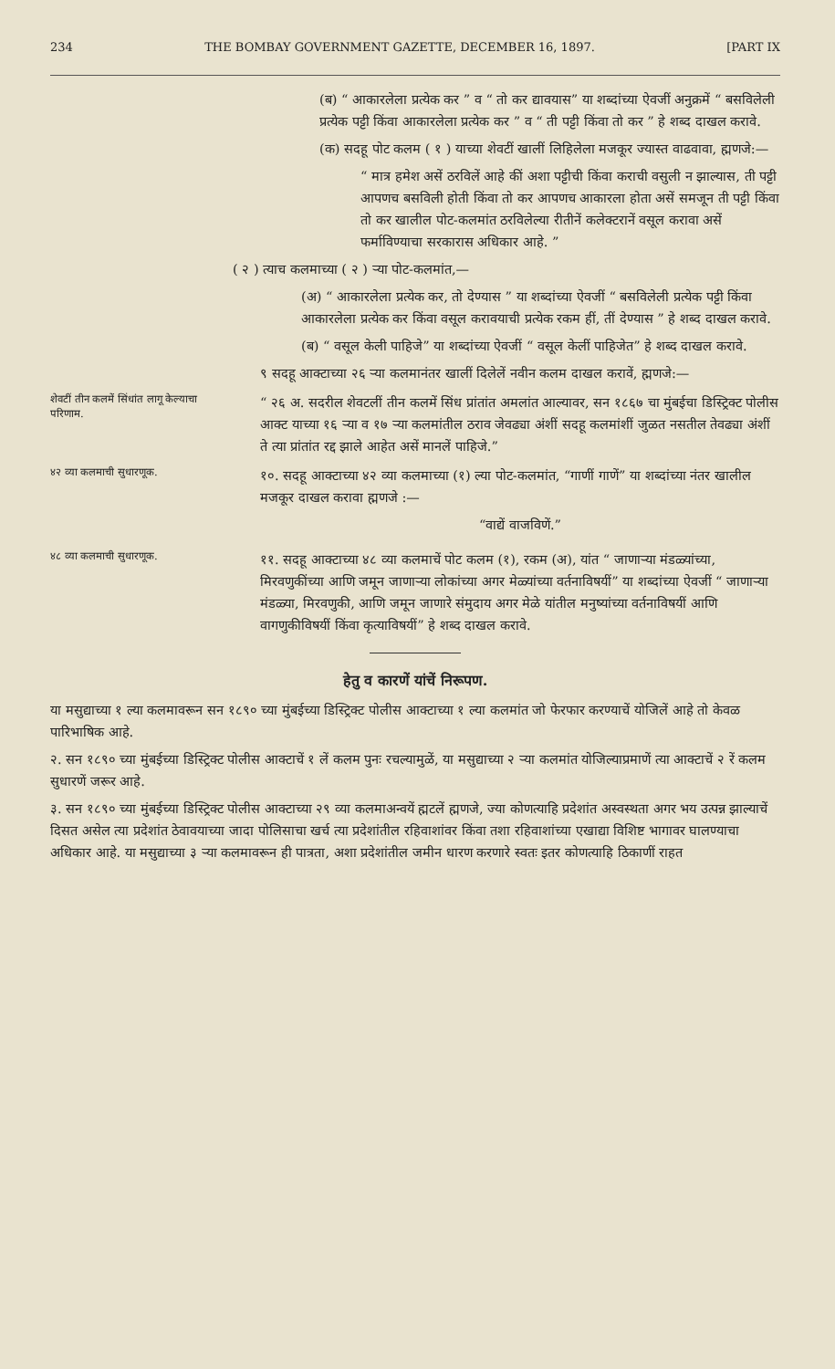234 THE BOMBAY GOVERNMENT GAZETTE, DECEMBER 16, 1897. [PART IX
(ब) “ आकारलेला प्रत्येक कर ” व “ तो कर द्यावयास” या शब्दांच्या ऐवजीं अनुक्रमें “ बसविलेली प्रत्येक पट्टी किंवा आकारलेला प्रत्येक कर ” व “ ती पट्टी किंवा तो कर ” हे शब्द दाखल करावे.
(क) सदहू पोट कलम ( १ ) याच्या शेवटीं खालीं लिहिलेला मजकूर ज्यास्त वाढवावा, ह्मणजे:—
“ मात्र हमेश असें ठरविलें आहे कीं अशा पट्टीची किंवा कराची वसुली न झाल्यास, ती पट्टी आपणच बसविली होती किंवा तो कर आपणच आकारला होता असें समजून ती पट्टी किंवा तो कर खालील पोट-कलमांत ठरविलेल्या रीतीनें कलेक्टरानें वसूल करावा असें फर्माविण्याचा सरकारास अधिकार आहे. ”
( २ ) त्याच कलमाच्या ( २ ) ऱ्या पोट-कलमांत,—
(अ) “ आकारलेला प्रत्येक कर, तो देण्यास ” या शब्दांच्या ऐवजीं “ बसविलेली प्रत्येक पट्टी किंवा आकारलेला प्रत्येक कर किंवा वसूल करावयाची प्रत्येक रकम हीं, तीं देण्यास ” हे शब्द दाखल करावे.
(ब) “ वसूल केली पाहिजे” या शब्दांच्या ऐवजीं “ वसूल केलीं पाहिजेत” हे शब्द दाखल करावे.
९ सदहू आक्टाच्या २६ ऱ्या कलमानंतर खालीं दिलेलें नवीन कलम दाखल करावें, ह्मणजे:—
शेवटीं तीन कलमें सिंधांत लागू केल्याचा परिणाम.
“ २६ अ. सदरील शेवटलीं तीन कलमें सिंध प्रांतांत अमलांत आल्यावर, सन १८६७ चा मुंबईचा डिस्ट्रिक्ट पोलीस आक्ट याच्या १६ ऱ्या व १७ ऱ्या कलमांतील ठराव जेवढ्या अंशीं सदहू कलमांशीं जुळत नसतील तेवढ्या अंशीं ते त्या प्रांतांत रद्द झाले आहेत असें मानलें पाहिजे.”
४२ व्या कलमाची सुधारणूक.
१०. सदहू आक्टाच्या ४२ व्या कलमाच्या (१) ल्या पोट-कलमांत, “गाणीं गाणें” या शब्दांच्या नंतर खालील मजकूर दाखल करावा ह्मणजे :—
“वाद्यें वाजविणें.”
४८ व्या कलमाची सुधारणूक.
११. सदहू आक्टाच्या ४८ व्या कलमाचें पोट कलम (१), रकम (अ), यांत “ जाणाऱ्या मंडळ्यांच्या, मिरवणुकींच्या आणि जमून जाणाऱ्या लोकांच्या अगर मेळ्यांच्या वर्तनाविषयीं” या शब्दांच्या ऐवजीं “ जाणाऱ्या मंडळ्या, मिरवणुकी, आणि जमून जाणारे संमुदाय अगर मेळे यांतील मनुष्यांच्या वर्तनाविषयीं आणि वागणुकीविषयीं किंवा कृत्याविषयीं” हे शब्द दाखल करावे.
हेतु व कारणें यांचें निरूपण.
या मसुद्याच्या १ ल्या कलमावरून सन १८९० च्या मुंबईच्या डिस्ट्रिक्ट पोलीस आक्टाच्या १ ल्या कलमांत जो फेरफार करण्याचें योजिलें आहे तो केवळ पारिभाषिक आहे.
२. सन १८९० च्या मुंबईच्या डिस्ट्रिक्ट पोलीस आक्टाचें १ लें कलम पुनः रचल्यामुळें, या मसुद्याच्या २ ऱ्या कलमांत योजिल्याप्रमाणें त्या आक्टाचें २ रें कलम सुधारणें जरूर आहे.
३. सन १८९० च्या मुंबईच्या डिस्ट्रिक्ट पोलीस आक्टाच्या २९ व्या कलमाअन्वयें ह्मटलें ह्मणजे, ज्या कोणत्याहि प्रदेशांत अस्वस्थता अगर भय उत्पन्न झाल्याचें दिसत असेल त्या प्रदेशांत ठेवावयाच्या जादा पोलिसाचा खर्च त्या प्रदेशांतील रहिवाशांवर किंवा तशा रहिवाशांच्या एखाद्या विशिष्ट भागावर घालण्याचा अधिकार आहे. या मसुद्याच्या ३ ऱ्या कलमावरून ही पात्रता, अशा प्रदेशांतील जमीन धारण करणारे स्वतः इतर कोणत्याहि ठिकाणीं राहत